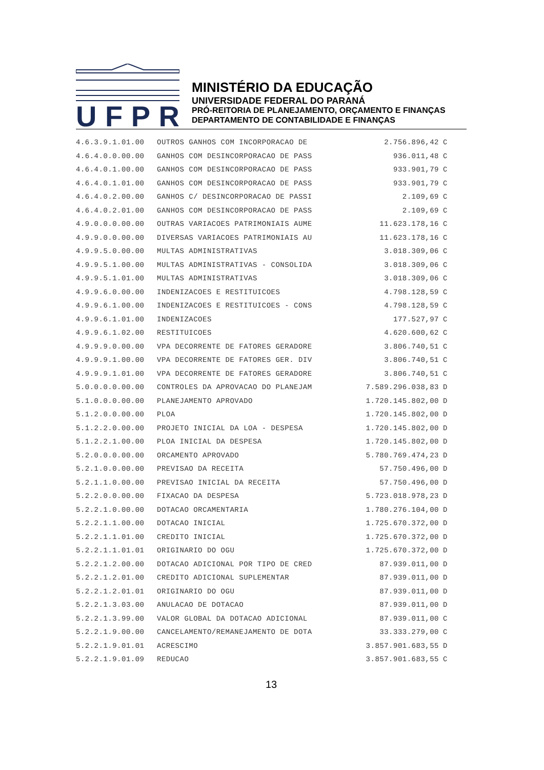UFPR
MINISTÉRIO DA EDUCAÇÃO
UNIVERSIDADE FEDERAL DO PARANÁ
PRÓ-REITORIA DE PLANEJAMENTO, ORÇAMENTO E FINANÇAS
DEPARTAMENTO DE CONTABILIDADE E FINANÇAS
| 4.6.3.9.1.01.00 | OUTROS GANHOS COM INCORPORACAO DE | 2.756.896,42 | C |
| 4.6.4.0.0.00.00 | GANHOS COM DESINCORPORACAO DE PASS | 936.011,48 | C |
| 4.6.4.0.1.00.00 | GANHOS COM DESINCORPORACAO DE PASS | 933.901,79 | C |
| 4.6.4.0.1.01.00 | GANHOS COM DESINCORPORACAO DE PASS | 933.901,79 | C |
| 4.6.4.0.2.00.00 | GANHOS C/ DESINCORPORACAO DE PASSI | 2.109,69 | C |
| 4.6.4.0.2.01.00 | GANHOS COM DESINCORPORACAO DE PASS | 2.109,69 | C |
| 4.9.0.0.0.00.00 | OUTRAS VARIACOES PATRIMONIAIS AUME | 11.623.178,16 | C |
| 4.9.9.0.0.00.00 | DIVERSAS VARIACOES PATRIMONIAIS AU | 11.623.178,16 | C |
| 4.9.9.5.0.00.00 | MULTAS ADMINISTRATIVAS | 3.018.309,06 | C |
| 4.9.9.5.1.00.00 | MULTAS ADMINISTRATIVAS - CONSOLIDA | 3.018.309,06 | C |
| 4.9.9.5.1.01.00 | MULTAS ADMINISTRATIVAS | 3.018.309,06 | C |
| 4.9.9.6.0.00.00 | INDENIZACOES E RESTITUICOES | 4.798.128,59 | C |
| 4.9.9.6.1.00.00 | INDENIZACOES E RESTITUICOES - CONS | 4.798.128,59 | C |
| 4.9.9.6.1.01.00 | INDENIZACOES | 177.527,97 | C |
| 4.9.9.6.1.02.00 | RESTITUICOES | 4.620.600,62 | C |
| 4.9.9.9.0.00.00 | VPA DECORRENTE DE FATORES GERADORE | 3.806.740,51 | C |
| 4.9.9.9.1.00.00 | VPA DECORRENTE DE FATORES GER. DIV | 3.806.740,51 | C |
| 4.9.9.9.1.01.00 | VPA DECORRENTE DE FATORES GERADORE | 3.806.740,51 | C |
| 5.0.0.0.0.00.00 | CONTROLES DA APROVACAO DO PLANEJAM | 7.589.296.038,83 | D |
| 5.1.0.0.0.00.00 | PLANEJAMENTO APROVADO | 1.720.145.802,00 | D |
| 5.1.2.0.0.00.00 | PLOA | 1.720.145.802,00 | D |
| 5.1.2.2.0.00.00 | PROJETO INICIAL DA LOA - DESPESA | 1.720.145.802,00 | D |
| 5.1.2.2.1.00.00 | PLOA INICIAL DA DESPESA | 1.720.145.802,00 | D |
| 5.2.0.0.0.00.00 | ORCAMENTO APROVADO | 5.780.769.474,23 | D |
| 5.2.1.0.0.00.00 | PREVISAO DA RECEITA | 57.750.496,00 | D |
| 5.2.1.1.0.00.00 | PREVISAO INICIAL DA RECEITA | 57.750.496,00 | D |
| 5.2.2.0.0.00.00 | FIXACAO DA DESPESA | 5.723.018.978,23 | D |
| 5.2.2.1.0.00.00 | DOTACAO ORCAMENTARIA | 1.780.276.104,00 | D |
| 5.2.2.1.1.00.00 | DOTACAO INICIAL | 1.725.670.372,00 | D |
| 5.2.2.1.1.01.00 | CREDITO INICIAL | 1.725.670.372,00 | D |
| 5.2.2.1.1.01.01 | ORIGINARIO DO OGU | 1.725.670.372,00 | D |
| 5.2.2.1.2.00.00 | DOTACAO ADICIONAL POR TIPO DE CRED | 87.939.011,00 | D |
| 5.2.2.1.2.01.00 | CREDITO ADICIONAL SUPLEMENTAR | 87.939.011,00 | D |
| 5.2.2.1.2.01.01 | ORIGINARIO DO OGU | 87.939.011,00 | D |
| 5.2.2.1.3.03.00 | ANULACAO DE DOTACAO | 87.939.011,00 | D |
| 5.2.2.1.3.99.00 | VALOR GLOBAL DA DOTACAO ADICIONAL | 87.939.011,00 | C |
| 5.2.2.1.9.00.00 | CANCELAMENTO/REMANEJAMENTO DE DOTA | 33.333.279,00 | C |
| 5.2.2.1.9.01.01 | ACRESCIMO | 3.857.901.683,55 | D |
| 5.2.2.1.9.01.09 | REDUCAO | 3.857.901.683,55 | C |
13